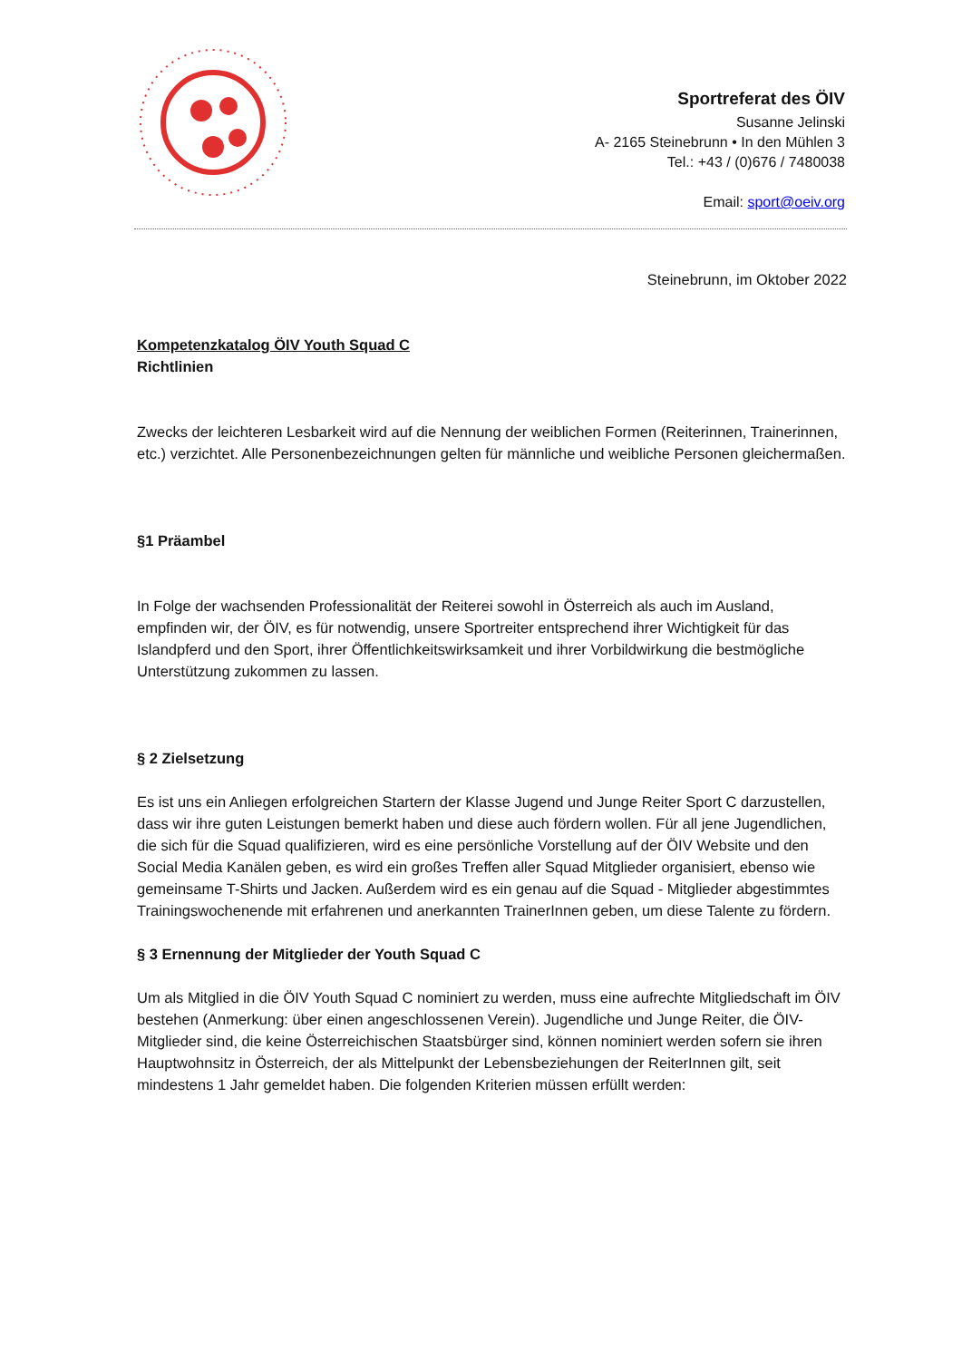Sportreferat des ÖIV
Susanne Jelinski
A- 2165 Steinebrunn • In den Mühlen 3
Tel.: +43 / (0)676 / 7480038
Email: sport@oeiv.org
Steinebrunn, im Oktober 2022
Kompetenzkatalog ÖIV Youth Squad C
Richtlinien
Zwecks der leichteren Lesbarkeit wird auf die Nennung der weiblichen Formen (Reiterinnen, Trainerinnen, etc.) verzichtet. Alle Personenbezeichnungen gelten für männliche und weibliche Personen gleichermaßen.
§1 Präambel
In Folge der wachsenden Professionalität der Reiterei sowohl in Österreich als auch im Ausland, empfinden wir, der ÖIV, es für notwendig, unsere Sportreiter entsprechend ihrer Wichtigkeit für das Islandpferd und den Sport, ihrer Öffentlichkeitswirksamkeit und ihrer Vorbildwirkung die bestmögliche Unterstützung zukommen zu lassen.
§ 2 Zielsetzung
Es ist uns ein Anliegen erfolgreichen Startern der Klasse Jugend und Junge Reiter Sport C darzustellen, dass wir ihre guten Leistungen bemerkt haben und diese auch fördern wollen. Für all jene Jugendlichen, die sich für die Squad qualifizieren, wird es eine persönliche Vorstellung auf der ÖIV Website und den Social Media Kanälen geben, es wird ein großes Treffen aller Squad Mitglieder organisiert, ebenso wie gemeinsame T-Shirts und Jacken. Außerdem wird es ein genau auf die Squad - Mitglieder abgestimmtes Trainingswochenende mit erfahrenen und anerkannten TrainerInnen geben, um diese Talente zu fördern.
§ 3 Ernennung der Mitglieder der Youth Squad C
Um als Mitglied in die ÖIV Youth Squad C nominiert zu werden, muss eine aufrechte Mitgliedschaft im ÖIV bestehen (Anmerkung: über einen angeschlossenen Verein). Jugendliche und Junge Reiter, die ÖIV-Mitglieder sind, die keine Österreichischen Staatsbürger sind, können nominiert werden sofern sie ihren Hauptwohnsitz in Österreich, der als Mittelpunkt der Lebensbeziehungen der ReiterInnen gilt, seit mindestens 1 Jahr gemeldet haben. Die folgenden Kriterien müssen erfüllt werden: